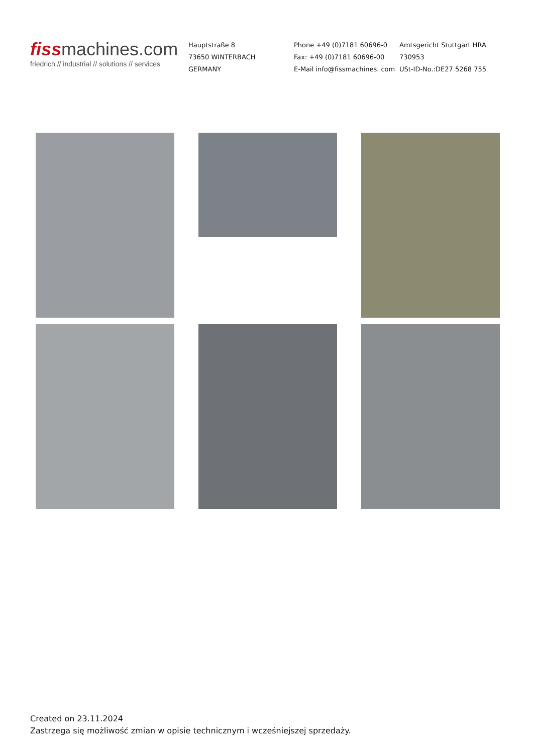fissmachines.com
friedrich // industrial // solutions // services
Hauptstraße 8
73650 WINTERBACH
GERMANY
Phone +49 (0)7181 60696-0
Fax: +49 (0)7181 60696-00
E-Mail info@fissmachines. com
Amtsgericht Stuttgart HRA 730953
USt-ID-No.:DE27 5268 755
Created on 23.11.2024
Zastrzega się możliwość zmian w opisie technicznym i wcześniejszej sprzedaży.